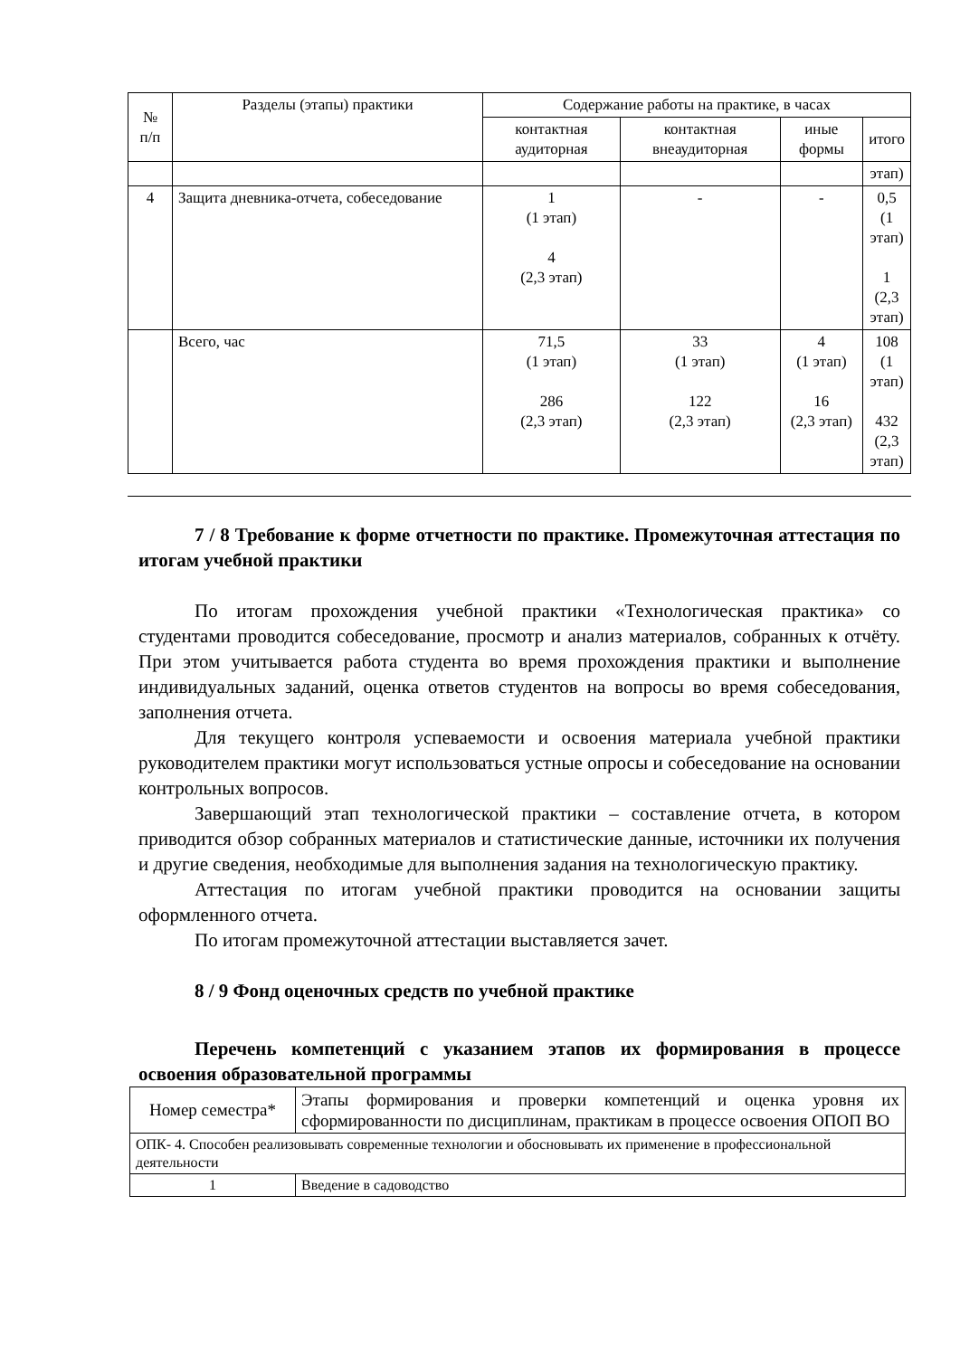| № п/п | Разделы (этапы) практики | Содержание работы на практике, в часах | | | |
| --- | --- | --- | --- | --- | --- |
| | | контактная аудиторная | контактная внеаудиторная | иные формы | итого |
| | | | | | этап) |
| 4 | Защита дневника-отчета, собеседование | 1 (1 этап) 4 (2,3 этап) | - | - | 0,5 (1 этап) 1 (2,3 этап) |
| | Всего, час | 71,5 (1 этап) 286 (2,3 этап) | 33 (1 этап) 122 (2,3 этап) | 4 (1 этап) 16 (2,3 этап) | 108 (1 этап) 432 (2,3 этап) |
7 / 8 Требование к форме отчетности по практике. Промежуточная аттестация по итогам учебной практики
По итогам прохождения учебной практики «Технологическая практика» со студентами проводится собеседование, просмотр и анализ материалов, собранных к отчёту. При этом учитывается работа студента во время прохождения практики и выполнение индивидуальных заданий, оценка ответов студентов на вопросы во время собеседования, заполнения отчета.
Для текущего контроля успеваемости и освоения материала учебной практики руководителем практики могут использоваться устные опросы и собеседование на основании контрольных вопросов.
Завершающий этап технологической практики – составление отчета, в котором приводится обзор собранных материалов и статистические данные, источники их получения и другие сведения, необходимые для выполнения задания на технологическую практику.
Аттестация по итогам учебной практики проводится на основании защиты оформленного отчета.
По итогам промежуточной аттестации выставляется зачет.
8 / 9 Фонд оценочных средств по учебной практике
Перечень компетенций с указанием этапов их формирования в процессе освоения образовательной программы
| Номер семестра* | Этапы формирования и проверки компетенций и оценка уровня их сформированности по дисциплинам, практикам в процессе освоения ОПОП ВО |
| ОПК- 4. Способен реализовывать современные технологии и обосновывать их применение в профессиональной деятельности | |
| 1 | Введение в садоводство |